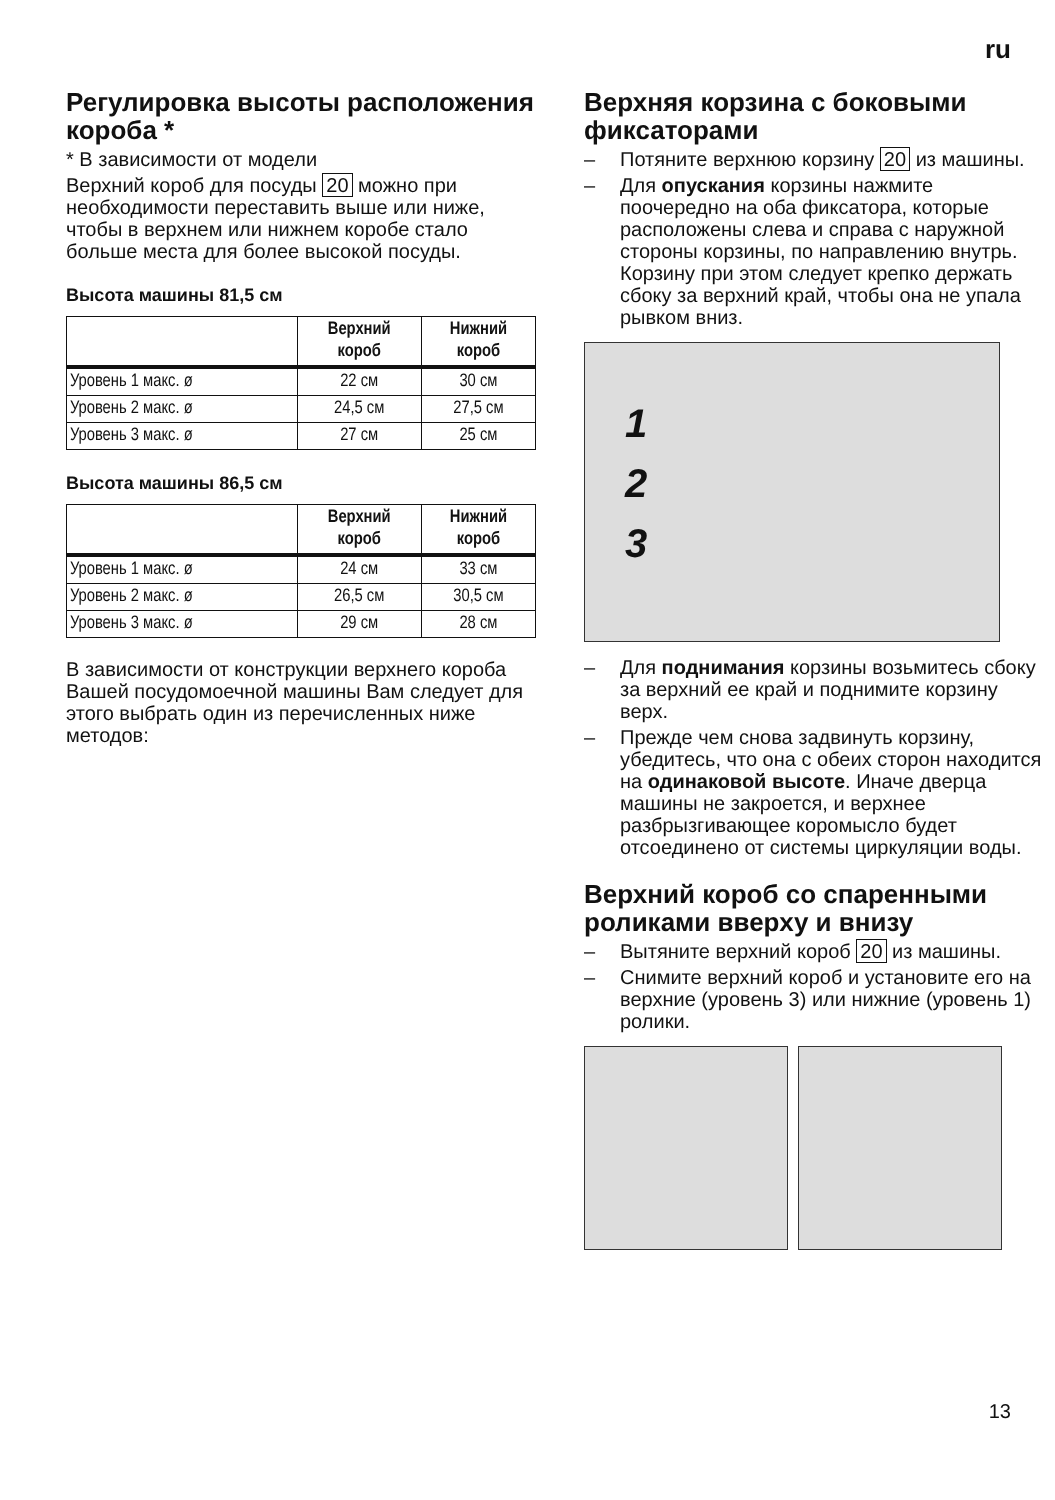ru
Регулировка высоты расположения короба *
* В зависимости от модели
Верхний короб для посуды 20 можно при необходимости переставить выше или ниже, чтобы в верхнем или нижнем коробе стало больше места для более высокой посуды.
Высота машины 81,5 см
| | Верхний короб | Нижний короб |
| --- | --- | --- |
| Уровень 1 макс. ø | 22 см | 30 см |
| Уровень 2 макс. ø | 24,5 см | 27,5 см |
| Уровень 3 макс. ø | 27 см | 25 см |
Высота машины 86,5 см
| | Верхний короб | Нижний короб |
| --- | --- | --- |
| Уровень 1 макс. ø | 24 см | 33 см |
| Уровень 2 макс. ø | 26,5 см | 30,5 см |
| Уровень 3 макс. ø | 29 см | 28 см |
В зависимости от конструкции верхнего короба Вашей посудомоечной машины Вам следует для этого выбрать один из перечисленных ниже методов:
Верхняя корзина с боковыми фиксаторами
– Потяните верхнюю корзину 20 из машины.
– Для опускания корзины нажмите поочередно на оба фиксатора, которые расположены слева и справа с наружной стороны корзины, по направлению внутрь. Корзину при этом следует крепко держать сбоку за верхний край, чтобы она не упала рывком вниз.
1
2
3
– Для поднимания корзины возьмитесь сбоку за верхний ее край и поднимите корзину верх.
– Прежде чем снова задвинуть корзину, убедитесь, что она с обеих сторон находится на одинаковой высоте. Иначе дверца машины не закроется, и верхнее разбрызгивающее коромысло будет отсоединено от системы циркуляции воды.
Верхний короб со спаренными роликами вверху и внизу
– Вытяните верхний короб 20 из машины.
– Снимите верхний короб и установите его на верхние (уровень 3) или нижние (уровень 1) ролики.
13